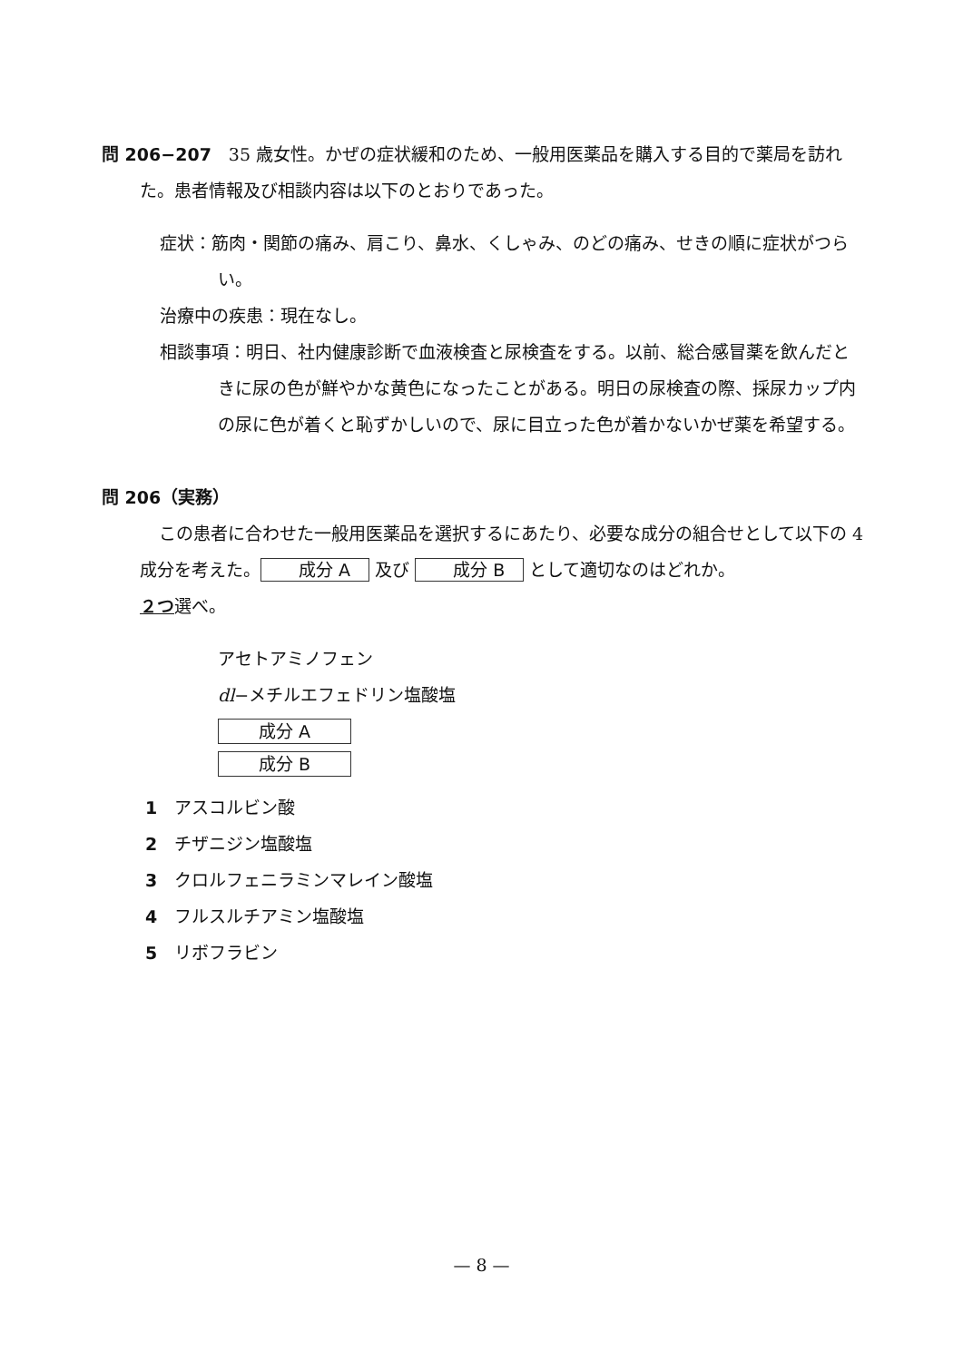問 206−207　35 歳女性。かぜの症状緩和のため、一般用医薬品を購入する目的で薬局を訪れた。患者情報及び相談内容は以下のとおりであった。
症状：筋肉・関節の痛み、肩こり、鼻水、くしゃみ、のどの痛み、せきの順に症状がつらい。
治療中の疾患：現在なし。
相談事項：明日、社内健康診断で血液検査と尿検査をする。以前、総合感冒薬を飲んだときに尿の色が鮮やかな黄色になったことがある。明日の尿検査の際、採尿カップ内の尿に色が着くと恥ずかしいので、尿に目立った色が着かないかぜ薬を希望する。
問 206（実務）
この患者に合わせた一般用医薬品を選択するにあたり、必要な成分の組合せとして以下の 4 成分を考えた。 成分 A 及び 成分 B として適切なのはどれか。
２つ選べ。
アセトアミノフェン
dl−メチルエフェドリン塩酸塩
成分 A
成分 B
1　アスコルビン酸
2　チザニジン塩酸塩
3　クロルフェニラミンマレイン酸塩
4　フルスルチアミン塩酸塩
5　リボフラビン
— 8 —